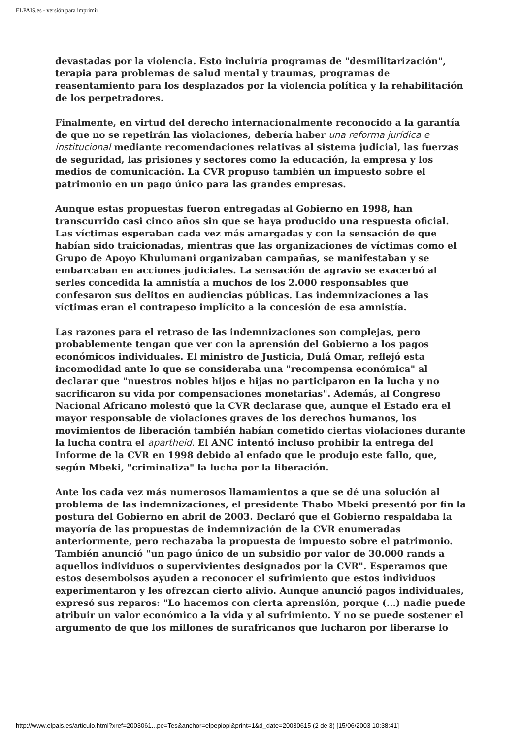ELPAIS.es - versión para imprimir
devastadas por la violencia. Esto incluiría programas de "desmilitarización", terapia para problemas de salud mental y traumas, programas de reasentamiento para los desplazados por la violencia política y la rehabilitación de los perpetradores.
Finalmente, en virtud del derecho internacionalmente reconocido a la garantía de que no se repetirán las violaciones, debería haber una reforma jurídica e institucional mediante recomendaciones relativas al sistema judicial, las fuerzas de seguridad, las prisiones y sectores como la educación, la empresa y los medios de comunicación. La CVR propuso también un impuesto sobre el patrimonio en un pago único para las grandes empresas.
Aunque estas propuestas fueron entregadas al Gobierno en 1998, han transcurrido casi cinco años sin que se haya producido una respuesta oficial. Las víctimas esperaban cada vez más amargadas y con la sensación de que habían sido traicionadas, mientras que las organizaciones de víctimas como el Grupo de Apoyo Khulumani organizaban campañas, se manifestaban y se embarcaban en acciones judiciales. La sensación de agravio se exacerbó al serles concedida la amnistía a muchos de los 2.000 responsables que confesaron sus delitos en audiencias públicas. Las indemnizaciones a las víctimas eran el contrapeso implícito a la concesión de esa amnistía.
Las razones para el retraso de las indemnizaciones son complejas, pero probablemente tengan que ver con la aprensión del Gobierno a los pagos económicos individuales. El ministro de Justicia, Dulá Omar, reflejó esta incomodidad ante lo que se consideraba una "recompensa económica" al declarar que "nuestros nobles hijos e hijas no participaron en la lucha y no sacrificaron su vida por compensaciones monetarias". Además, al Congreso Nacional Africano molestó que la CVR declarase que, aunque el Estado era el mayor responsable de violaciones graves de los derechos humanos, los movimientos de liberación también habían cometido ciertas violaciones durante la lucha contra el apartheid. El ANC intentó incluso prohibir la entrega del Informe de la CVR en 1998 debido al enfado que le produjo este fallo, que, según Mbeki, "criminaliza" la lucha por la liberación.
Ante los cada vez más numerosos llamamientos a que se dé una solución al problema de las indemnizaciones, el presidente Thabo Mbeki presentó por fin la postura del Gobierno en abril de 2003. Declaró que el Gobierno respaldaba la mayoría de las propuestas de indemnización de la CVR enumeradas anteriormente, pero rechazaba la propuesta de impuesto sobre el patrimonio. También anunció "un pago único de un subsidio por valor de 30.000 rands a aquellos individuos o supervivientes designados por la CVR". Esperamos que estos desembolsos ayuden a reconocer el sufrimiento que estos individuos experimentaron y les ofrezcan cierto alivio. Aunque anunció pagos individuales, expresó sus reparos: "Lo hacemos con cierta aprensión, porque (...) nadie puede atribuir un valor económico a la vida y al sufrimiento. Y no se puede sostener el argumento de que los millones de surafricanos que lucharon por liberarse lo
http://www.elpais.es/articulo.html?xref=2003061...pe=Tes&anchor=elpepiopi&print=1&d_date=20030615 (2 de 3) [15/06/2003 10:38:41]